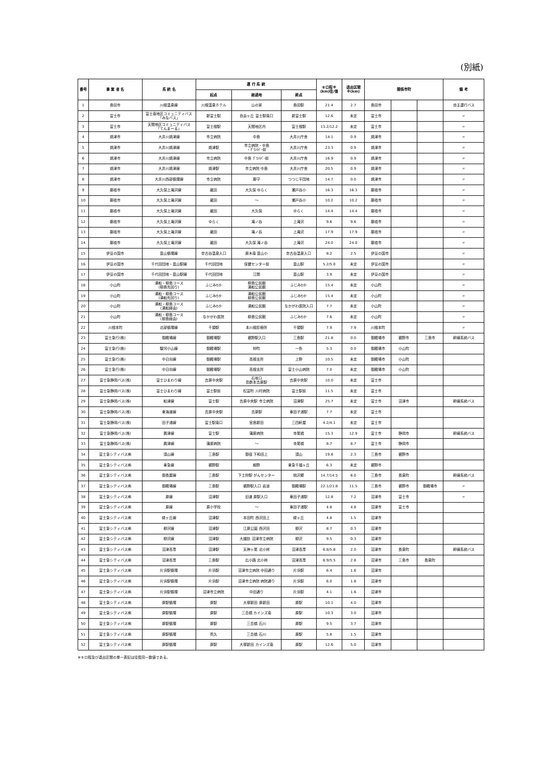(別紙)
| 番号 | 事 業 者 名 | 系 統 名 | 運 行 系 統 | | | キロ程※ (km)往/復 | 退出区間 ※(km) | 関係市町 | | | 備 考 |
| --- | --- | --- | --- | --- | --- | --- | --- | --- | --- | --- | --- |
| | | | 起点 | 経過地 | 終点 | | | | | | |
| 1 | 島田市 | 川根温泉線 | 川根温泉ホテル | 山の家 | 島田駅 | 21.4 | 2.7 | 島田市 | | | 自主運行バス |
| 2 | 富士市 | 富士南地区コミュニティバス 「みなバス」 | 新富士駅 | 自由ヶ丘 富士駅南口 | 新富士駅 | 12.6 | 未定 | 富士市 | | | 〃 |
| 3 | 富士市 | 天間地区コミュニティバス 「てんまーる」 | 富士根駅 | 天間地区内 | 富士根駅 | 13.2/12.2 | 未定 | 富士市 | | | 〃 |
| 4 | 焼津市 | 大井川焼津線 | 市立病院 | 中島 | 大井川庁舎 | 14.1 | 0.9 | 焼津市 | | | 〃 |
| 5 | 焼津市 | 大井川焼津線 | 焼津駅 | 市立病院・中島 ・ｸﾞﾗﾝﾘﾊﾞｰ前 | 大井川庁舎 | 23.3 | 0.9 | 焼津市 | | | 〃 |
| 6 | 焼津市 | 大井川焼津線 | 市立病院 | 中島 ｸﾞﾗﾝﾘﾊﾞｰ前 | 大井川庁舎 | 16.9 | 0.9 | 焼津市 | | | 〃 |
| 7 | 焼津市 | 大井川焼津線 | 焼津駅 | 市立病院 中島 | 大井川庁舎 | 20.5 | 0.9 | 焼津市 | | | 〃 |
| 8 | 焼津市 | 大井川西部循環線 | 市立病院 | 藤守 | つつじ平団地 | 14.7 | 0.0 | 焼津市 | | | 〃 |
| 9 | 藤枝市 | 大久保上滝沢線 | 蔵田 | 大久保 ゆらく | 瀬戸谷小 | 16.3 | 16.3 | 藤枝市 | | | 〃 |
| 10 | 藤枝市 | 大久保上滝沢線 | 蔵田 | ～ | 瀬戸谷小 | 10.2 | 10.2 | 藤枝市 | | | 〃 |
| 11 | 藤枝市 | 大久保上滝沢線 | 蔵田 | 大久保 | ゆらく | 14.4 | 14.4 | 藤枝市 | | | 〃 |
| 12 | 藤枝市 | 大久保上滝沢線 | ゆらく | 滝ノ谷 | 上滝沢 | 9.6 | 9.6 | 藤枝市 | | | 〃 |
| 13 | 藤枝市 | 大久保上滝沢線 | 蔵田 | 滝ノ谷 | 上滝沢 | 17.9 | 17.9 | 藤枝市 | | | 〃 |
| 14 | 藤枝市 | 大久保上滝沢線 | 蔵田 | 大久保 滝ノ谷 | 上滝沢 | 24.0 | 24.0 | 藤枝市 | | | 〃 |
| 15 | 伊豆の国市 | 韮山循環線 | 奈古谷温泉入口 | 原木南 韮山小 | 奈古谷温泉入口 | 8.2 | 2.5 | 伊豆の国市 | | | 〃 |
| 16 | 伊豆の国市 | 千代田団地・韮山駅線 | 千代田団地 | 保健センター前 | 韮山駅 | 5.2/5.0 | 未定 | 伊豆の国市 | | | 〃 |
| 17 | 伊豆の国市 | 千代田団地・韮山駅線 | 千代田団地 | 江間 | 韮山駅 | 3.9 | 未定 | 伊豆の国市 | | | 〃 |
| 18 | 小山町 | 湯船・柳島コース (柳島先回り) | ふじみｾﾝﾀｰ | 柳島公民館 湯船公民館 | ふじみｾﾝﾀｰ | 15.4 | 未定 | 小山町 | | | 〃 |
| 19 | 小山町 | 湯船・柳島コース (湯船先回り) | ふじみｾﾝﾀｰ | 湯船公民館 柳島公民館 | ふじみｾﾝﾀｰ | 15.4 | 未定 | 小山町 | | | 〃 |
| 20 | 小山町 | 湯船・柳島コース (湯船経由) | ふじみｾﾝﾀｰ | 湯船公民館 | なかがわ医院入口 | 7.7 | 未定 | 小山町 | | | 〃 |
| 21 | 小山町 | 湯船・柳島コース (柳島経由) | なかがわ医院 | 柳島公民館 | ふじみｾﾝﾀｰ | 7.6 | 未定 | 小山町 | | | 〃 |
| 22 | 川根本町 | 北部循環線 | 千頭駅 | 本川根診療所 | 千頭駅 | 7.9 | 7.9 | 川根本町 | | | 〃 |
| 23 | 富士急行(株) | 御殿場線 | 御殿場駅 | 裾野駅入口 | 三島駅 | 21.8 | 0.0 | 御殿場市 | 裾野市 | 三島市 | 幹線系統バス |
| 24 | 富士急行(株) | 駿河小山線 | 御殿場駅 | 仲町 | 一色 | 5.3 | 0.0 | 御殿場市 | 小山町 | | |
| 25 | 富士急行(株) | 中日向線 | 御殿場駅 | 高根支所 | 上野 | 10.5 | 未定 | 御殿場市 | 小山町 | | |
| 26 | 富士急行(株) | 中日向線 | 御殿場駅 | 高根支所 | 富士小山病院 | 7.0 | 未定 | 御殿場市 | 小山町 | | |
| 27 | 富士急静岡バス(株) | 富士ひまわり線 | 吉原中央駅 | 石坂口 岳鉄本吉原駅 | 吉原中央駅 | 10.0 | 未定 | 富士市 | | | |
| 28 | 富士急静岡バス(株) | 富士ひまわり線 | 富士駅前 | 松富町 川村病院 | 富士駅前 | 11.5 | 未定 | 富士市 | | | |
| 29 | 富士急静岡バス(株) | 船津線 | 富士駅 | 吉原中央駅 市立病院 | 沼津駅 | 25.7 | 未定 | 富士市 | 沼津市 | | 幹線系統バス |
| 30 | 富士急静岡バス(株) | 東海道線 | 吉原中央駅 | 吉原駅 | 東田子浦駅 | 7.7 | 未定 | 富士市 | | | |
| 31 | 富士急静岡バス(株) | 田子浦線 | 富士駅南口 | 宮島新田 | 三四軒屋 | 4.2/4.1 | 未定 | 富士市 | | | |
| 32 | 富士急静岡バス(株) | 興津線 | 富士駅 | 蒲原病院 | 寺尾橋 | 15.3 | 12.9 | 富士市 | 静岡市 | | 幹線系統バス |
| 33 | 富士急静岡バス(株) | 興津線 | 蒲原病院 | ～ | 寺尾橋 | 8.7 | 8.7 | 富士市 | 静岡市 | | |
| 34 | 富士急シティバス㈱ | 須山線 | 三島駅 | 御宿 下和田上 | 須山 | 19.8 | 2.3 | 三島市 | 裾野市 | | |
| 35 | 富士急シティバス㈱ | 東急線 | 裾野駅 | 細野 | 東急千福ヶ丘 | 6.3 | 未定 | 裾野市 | | | |
| 36 | 富士急シティバス㈱ | 御長屋線 | 三島駅 | 下土狩駅 がんセンター | 桃沢郷 | 14.7/14.5 | 6.0 | 三島市 | 長泉町 | | 幹線系統バス |
| 37 | 富士急シティバス㈱ | 御殿場線 | 三島駅 | 裾野駅入口 岩波 | 御殿場駅 | 22.1/21.8 | 11.5 | 三島市 | 裾野市 | 御殿場市 | 〃 |
| 38 | 富士急シティバス㈱ | 原線 | 沼津駅 | 旧道 原駅入口 | 東田子浦駅 | 12.8 | 7.2 | 沼津市 | 富士市 | | 〃 |
| 39 | 富士急シティバス㈱ | 原線 | 原小学校 | ～ | 東田子浦駅 | 4.8 | 4.8 | 沼津市 | 富士市 | | |
| 40 | 富士急シティバス㈱ | 緑ヶ丘線 | 沼津駅 | 本田町 西沢田上 | 緑ヶ丘 | 4.8 | 1.5 | 沼津市 | | | |
| 41 | 富士急シティバス㈱ | 柳沢線 | 沼津駅 | 江原公園 西沢田 | 柳沢 | 8.7 | 0.3 | 沼津市 | | | |
| 42 | 富士急シティバス㈱ | 柳沢線 | 沼津駅 | 大諏訪 沼津市立病院 | 柳沢 | 9.5 | 0.3 | 沼津市 | | | |
| 43 | 富士急シティバス㈱ | 沼津高専 | 沼津駅 | 天神ヶ尾 北小林 | 沼津高専 | 6.8/5.8 | 2.0 | 沼津市 | 長泉町 | | 幹線系統バス |
| 44 | 富士急シティバス㈱ | 沼津高専 | 三島駅 | 広小路 北小林 | 沼津高専 | 6.9/5.5 | 2.8 | 沼津市 | 三島市 | 長泉町 | |
| 45 | 富士急シティバス㈱ | 片浜駅循環 | 片浜駅 | 沼津市立病院 中田通り | 片浜駅 | 6.4 | 1.6 | 沼津市 | | | |
| 46 | 富士急シティバス㈱ | 片浜駅循環 | 片浜駅 | 沼津市立病院 病院通り | 片浜駅 | 6.0 | 1.8 | 沼津市 | | | |
| 47 | 富士急シティバス㈱ | 片浜駅循環 | 沼津市立病院 | 中田通り | 片浜駅 | 4.1 | 1.6 | 沼津市 | | | |
| 48 | 富士急シティバス㈱ | 原駅循環 | 原駅 | 大塚新田 原新田 | 原駅 | 10.1 | 4.0 | 沼津市 | | | |
| 49 | 富士急シティバス㈱ | 原駅循環 | 原駅 | 三合橋 カインズ南 | 原駅 | 10.3 | 3.0 | 沼津市 | | | |
| 50 | 富士急シティバス㈱ | 原駅循環 | 原駅 | 三合橋 石川 | 原駅 | 9.5 | 3.7 | 沼津市 | | | |
| 51 | 富士急シティバス㈱ | 原駅循環 | 荒久 | 三合橋 石川 | 原駅 | 5.8 | 1.5 | 沼津市 | | | |
| 52 | 富士急シティバス㈱ | 原駅循環 | 原駅 | 大塚新田 カインズ南 | 原駅 | 12.6 | 5.0 | 沼津市 | | | |
※キロ程及び退出区間の単一表記は往復同一数値である。